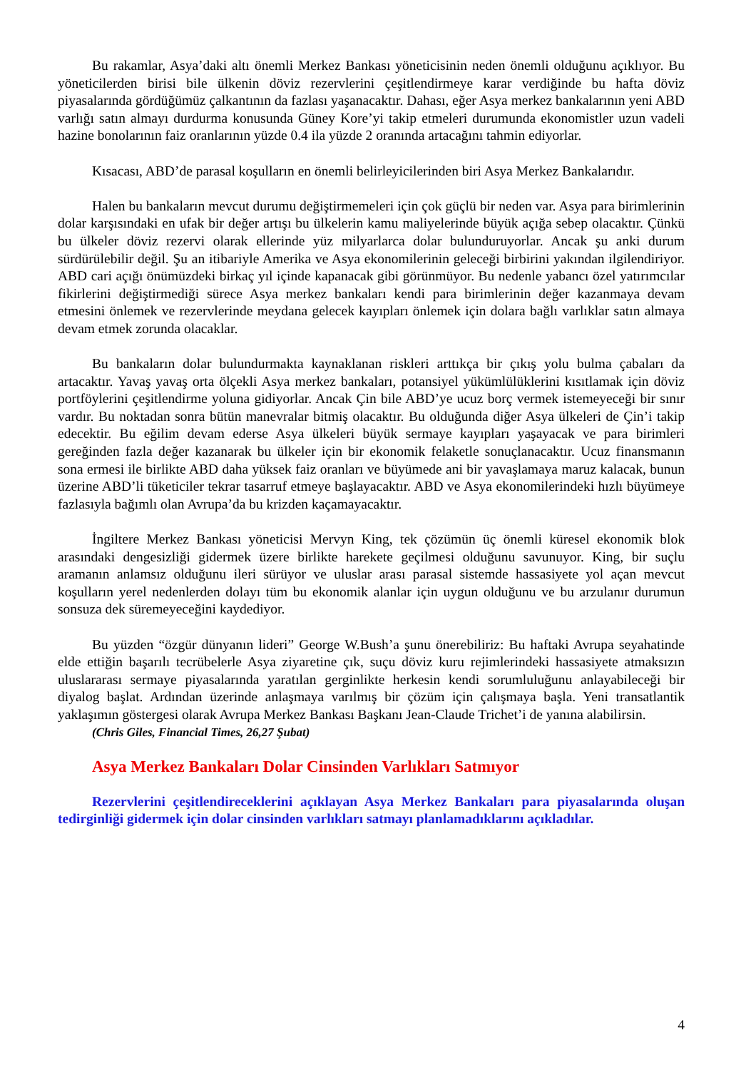Bu rakamlar, Asya’daki altı önemli Merkez Bankası yöneticisinin neden önemli olduğunu açıklıyor. Bu yöneticilerden birisi bile ülkenin döviz rezervlerini çeşitlendirmeye karar verdiğinde bu hafta döviz piyasalarında gördüğümüz çalkantının da fazlası yaşanacaktır. Dahası, eğer Asya merkez bankalarının yeni ABD varlığı satın almayı durdurma konusunda Güney Kore’yi takip etmeleri durumunda ekonomistler uzun vadeli hazine bonolarının faiz oranlarının yüzde 0.4 ila yüzde 2 oranında artacağını tahmin ediyorlar.
Kısacası, ABD’de parasal koşulların en önemli belirleyicilerinden biri Asya Merkez Bankalarıdır.
Halen bu bankaların mevcut durumu değiştirmemeleri için çok güçlü bir neden var. Asya para birimlerinin dolar karşısındaki en ufak bir değer artışı bu ülkelerin kamu maliyelerinde büyük açığa sebep olacaktır. Çünkü bu ülkeler döviz rezervi olarak ellerinde yüz milyarlarca dolar bulunduruyorlar. Ancak şu anki durum sürdürülebilir değil. Şu an itibariyle Amerika ve Asya ekonomilerinin geleceği birbirini yakından ilgilendiriyor. ABD cari açığı önümüzdeki birkaç yıl içinde kapanacak gibi görünmüyor. Bu nedenle yabancı özel yatırımcılar fikirlerini değiştirmediği sürece Asya merkez bankaları kendi para birimlerinin değer kazanmaya devam etmesini önlemek ve rezervlerinde meydana gelecek kayıpları önlemek için dolara bağlı varlıklar satın almaya devam etmek zorunda olacaklar.
Bu bankaların dolar bulundurmakta kaynaklanan riskleri arttıkça bir çıkış yolu bulma çabaları da artacaktır. Yavaş yavaş orta ölçekli Asya merkez bankaları, potansiyel yükümlülüklerini kısıtlamak için döviz portföylerini çeşitlendirme yoluna gidiyorlar. Ancak Çin bile ABD’ye ucuz borç vermek istemeyeceği bir sınır vardır. Bu noktadan sonra bütün manevralar bitmiş olacaktır. Bu olduğunda diğer Asya ülkeleri de Çin’i takip edecektir. Bu eğilim devam ederse Asya ülkeleri büyük sermaye kayıpları yaşayacak ve para birimleri gereğinden fazla değer kazanarak bu ülkeler için bir ekonomik felaketle sonuçlanacaktır. Ucuz finansmanın sona ermesi ile birlikte ABD daha yüksek faiz oranları ve büyümede ani bir yavaşlamaya maruz kalacak, bunun üzerine ABD’li tüketiciler tekrar tasarruf etmeye başlayacaktır. ABD ve Asya ekonomilerindeki hızlı büyümeye fazlasıyla bağımlı olan Avrupa’da bu krizden kaçamayacaktır.
İngiltere Merkez Bankası yöneticisi Mervyn King, tek çözümün üç önemli küresel ekonomik blok arasındaki dengesizliği gidermek üzere birlikte harekete geçilmesi olduğunu savunuyor. King, bir suçlu aramanın anlamsız olduğunu ileri sürüyor ve uluslar arası parasal sistemde hassasiyete yol açan mevcut koşulların yerel nedenlerden dolayı tüm bu ekonomik alanlar için uygun olduğunu ve bu arzulanır durumun sonsuza dek süremeyeceğini kaydediyor.
Bu yüzden “özgür dünyanın lideri” George W.Bush’a şunu önerebiliriz: Bu haftaki Avrupa seyahatinde elde ettiğin başarılı tecrübelerle Asya ziyaretine çık, suçu döviz kuru rejimlerindeki hassasiyete atmaksızın uluslararası sermaye piyasalarında yaratılan gerginlikte herkesin kendi sorumluluğunu anlayabileceği bir diyalog başlat. Ardından üzerinde anlaşmaya varılmış bir çözüm için çalışmaya başla. Yeni transatlantik yaklaşımın göstergesi olarak Avrupa Merkez Bankası Başkanı Jean-Claude Trichet’i de yanına alabilirsin.
(Chris Giles, Financial Times, 26,27 Şubat)
Asya Merkez Bankaları Dolar Cinsinden Varlıkları Satmıyor
Rezervlerini çeşitlendireceklerini açıklayan Asya Merkez Bankaları para piyasalarında oluşan tedirginliği gidermek için dolar cinsinden varlıkları satmayı planlamadıklarını açıkladılar.
4